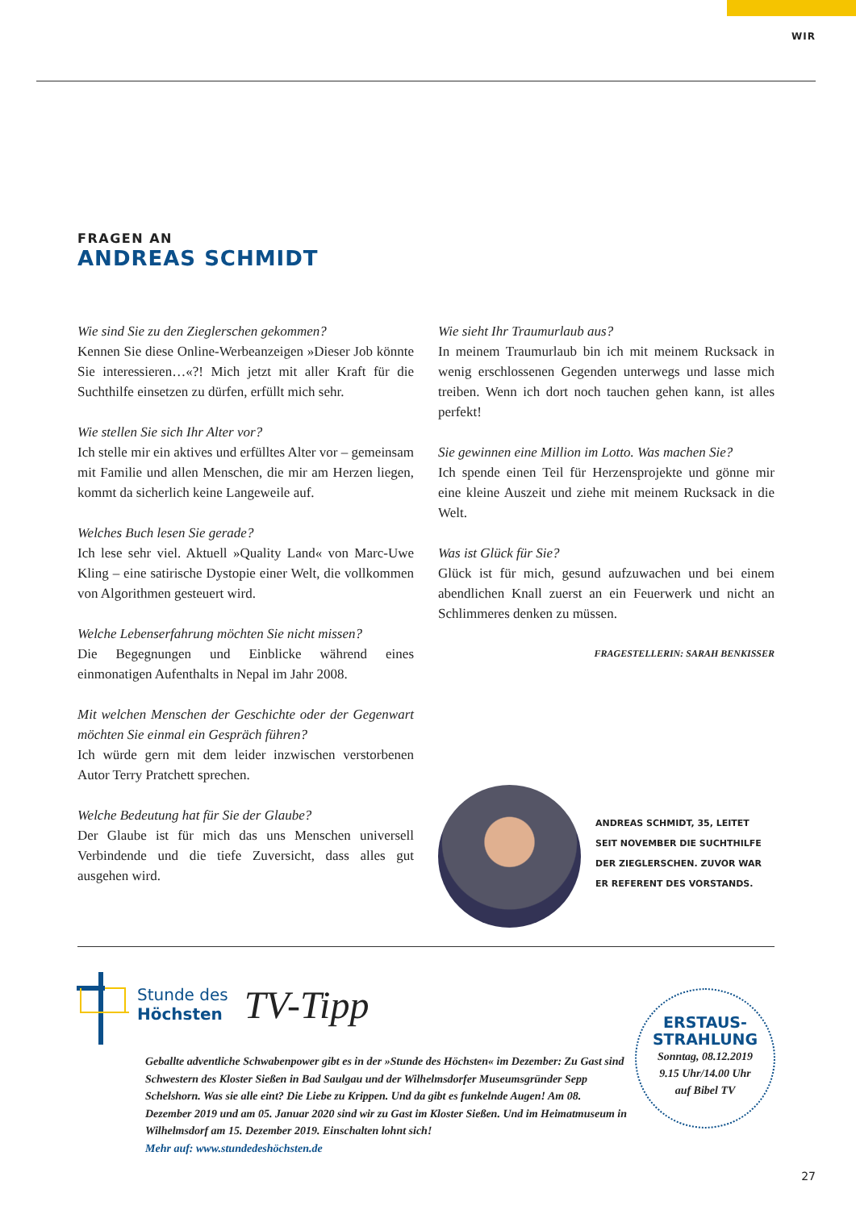WIR
FRAGEN AN
ANDREAS SCHMIDT
Wie sind Sie zu den Zieglerschen gekommen?
Kennen Sie diese Online-Werbeanzeigen »Dieser Job könnte Sie interessieren…«?! Mich jetzt mit aller Kraft für die Suchthilfe einsetzen zu dürfen, erfüllt mich sehr.
Wie stellen Sie sich Ihr Alter vor?
Ich stelle mir ein aktives und erfülltes Alter vor – gemeinsam mit Familie und allen Menschen, die mir am Herzen liegen, kommt da sicherlich keine Langeweile auf.
Welches Buch lesen Sie gerade?
Ich lese sehr viel. Aktuell »Quality Land« von Marc-Uwe Kling – eine satirische Dystopie einer Welt, die vollkommen von Algorithmen gesteuert wird.
Welche Lebenserfahrung möchten Sie nicht missen?
Die Begegnungen und Einblicke während eines einmonatigen Aufenthalts in Nepal im Jahr 2008.
Mit welchen Menschen der Geschichte oder der Gegenwart möchten Sie einmal ein Gespräch führen?
Ich würde gern mit dem leider inzwischen verstorbenen Autor Terry Pratchett sprechen.
Welche Bedeutung hat für Sie der Glaube?
Der Glaube ist für mich das uns Menschen universell Verbindende und die tiefe Zuversicht, dass alles gut ausgehen wird.
Wie sieht Ihr Traumurlaub aus?
In meinem Traumurlaub bin ich mit meinem Rucksack in wenig erschlossenen Gegenden unterwegs und lasse mich treiben. Wenn ich dort noch tauchen gehen kann, ist alles perfekt!
Sie gewinnen eine Million im Lotto. Was machen Sie?
Ich spende einen Teil für Herzensprojekte und gönne mir eine kleine Auszeit und ziehe mit meinem Rucksack in die Welt.
Was ist Glück für Sie?
Glück ist für mich, gesund aufzuwachen und bei einem abendlichen Knall zuerst an ein Feuerwerk und nicht an Schlimmeres denken zu müssen.
FRAGESTELLERIN: SARAH BENKISSER
ANDREAS SCHMIDT, 35, LEITET
SEIT NOVEMBER DIE SUCHTHILFE
DER ZIEGLERSCHEN. ZUVOR WAR
ER REFERENT DES VORSTANDS.
Stunde des
Höchsten
TV-Tipp
Geballte adventliche Schwabenpower gibt es in der »Stunde des Höchsten« im Dezember: Zu Gast sind Schwestern des Kloster Sießen in Bad Saulgau und der Wilhelmsdorfer Museumsgründer Sepp Schelshorn. Was sie alle eint? Die Liebe zu Krippen. Und da gibt es funkelnde Augen! Am 08. Dezember 2019 und am 05. Januar 2020 sind wir zu Gast im Kloster Sießen. Und im Heimatmuseum in Wilhelmsdorf am 15. Dezember 2019. Einschalten lohnt sich!
Mehr auf: www.stundedeshöchsten.de
ERSTAUS-
STRAHLUNG
Sonntag, 08.12.2019
9.15 Uhr/14.00 Uhr
auf Bibel TV
27